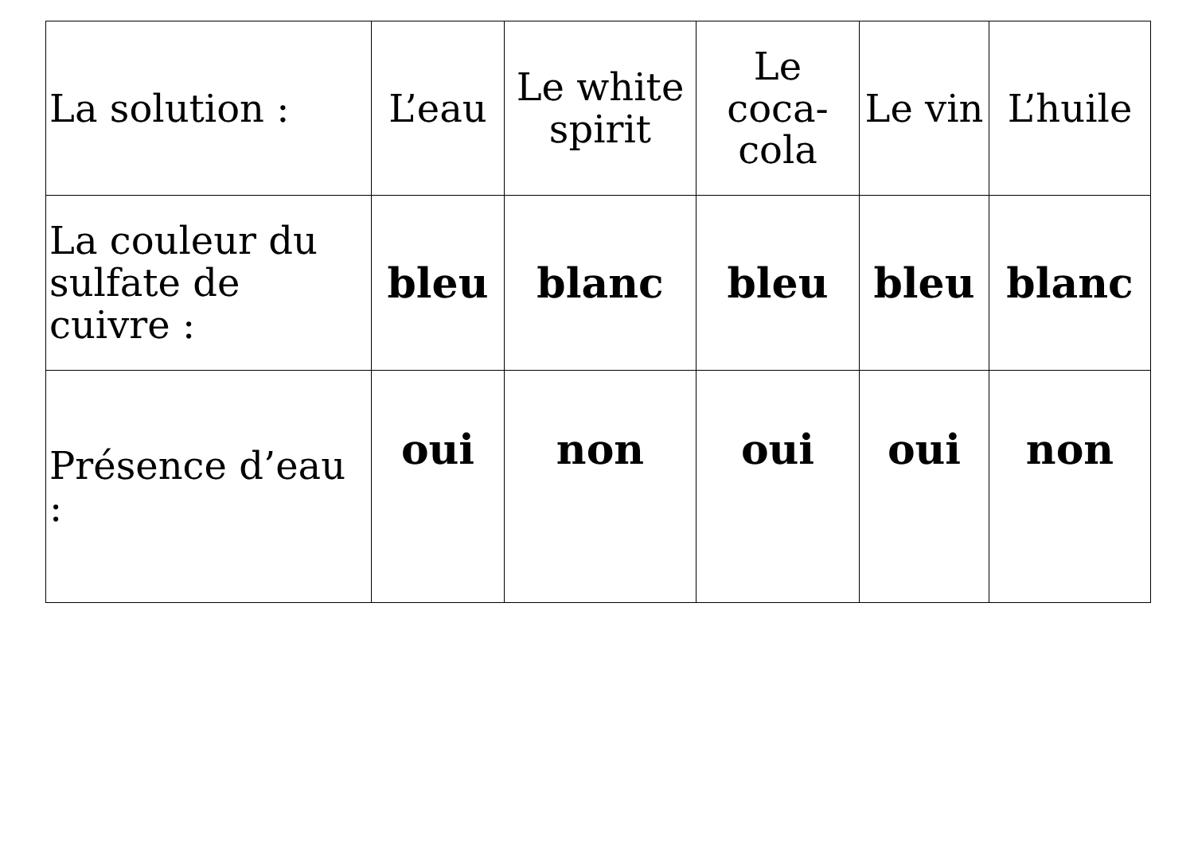| La solution : | L’eau | Le white spirit | Le coca-cola | Le vin | L’huile |
| La couleur du sulfate de cuivre : | bleu | blanc | bleu | bleu | blanc |
| Présence d’eau : | oui | non | oui | oui | non |